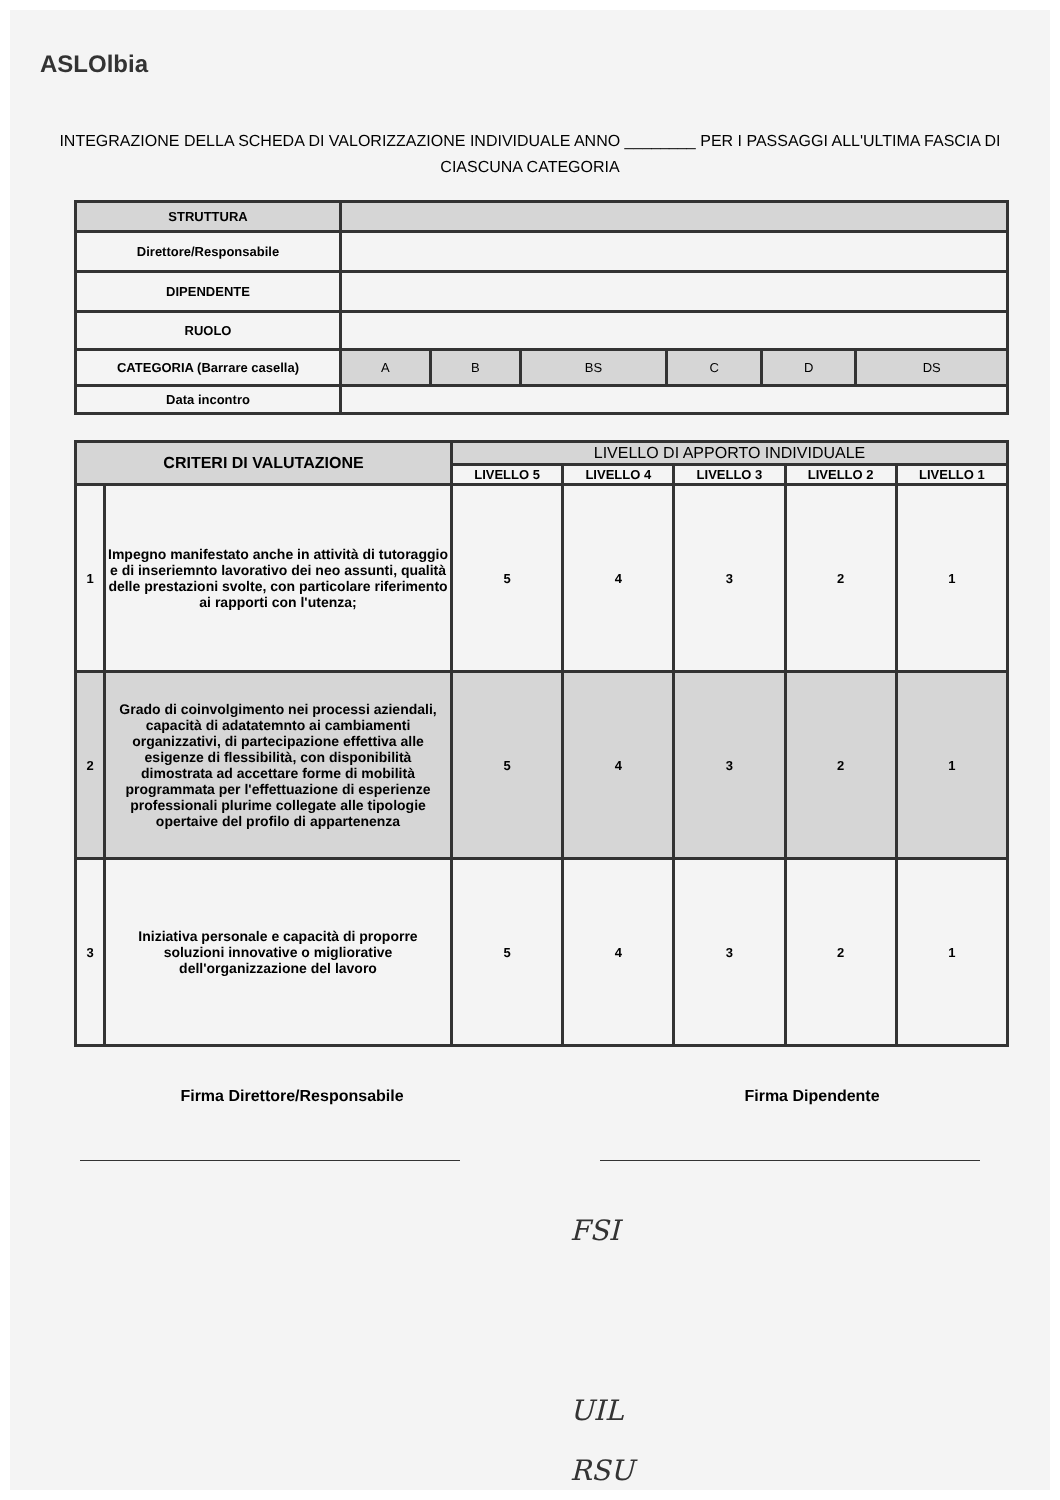ASLOlbia
INTEGRAZIONE DELLA SCHEDA DI VALORIZZAZIONE INDIVIDUALE ANNO ________ PER I PASSAGGI ALL'ULTIMA FASCIA DI CIASCUNA CATEGORIA
| STRUTTURA | | | | | | |
| Direttore/Responsabile | | | | | | |
| DIPENDENTE | | | | | | |
| RUOLO | | | | | | |
| CATEGORIA (Barrare casella) | A | B | BS | C | D | DS |
| Data incontro | | | | | | |
| CRITERI DI VALUTAZIONE | | LIVELLO DI APPORTO INDIVIDUALE | | | | |
| --- | --- | --- | --- | --- | --- | --- |
| | | LIVELLO 5 | LIVELLO 4 | LIVELLO 3 | LIVELLO 2 | LIVELLO 1 |
| 1 | Impegno manifestato anche in attività di tutoraggio e di inseriemnto lavorativo dei neo assunti, qualità delle prestazioni svolte, con particolare riferimento ai rapporti con l'utenza; | 5 | 4 | 3 | 2 | 1 |
| 2 | Grado di coinvolgimento nei processi aziendali, capacità di adatatemnto ai cambiamenti organizzativi, di partecipazione effettiva alle esigenze di flessibilità, con disponibilità dimostrata ad accettare forme di mobilità programmata per l'effettuazione di esperienze professionali plurime collegate alle tipologie opertaive del profilo di appartenenza | 5 | 4 | 3 | 2 | 1 |
| 3 | Iniziativa personale e capacità di proporre soluzioni innovative o migliorative dell'organizzazione del lavoro | 5 | 4 | 3 | 2 | 1 |
Firma Direttore/Responsabile Firma Dipendente
FSI
UIL
RSU